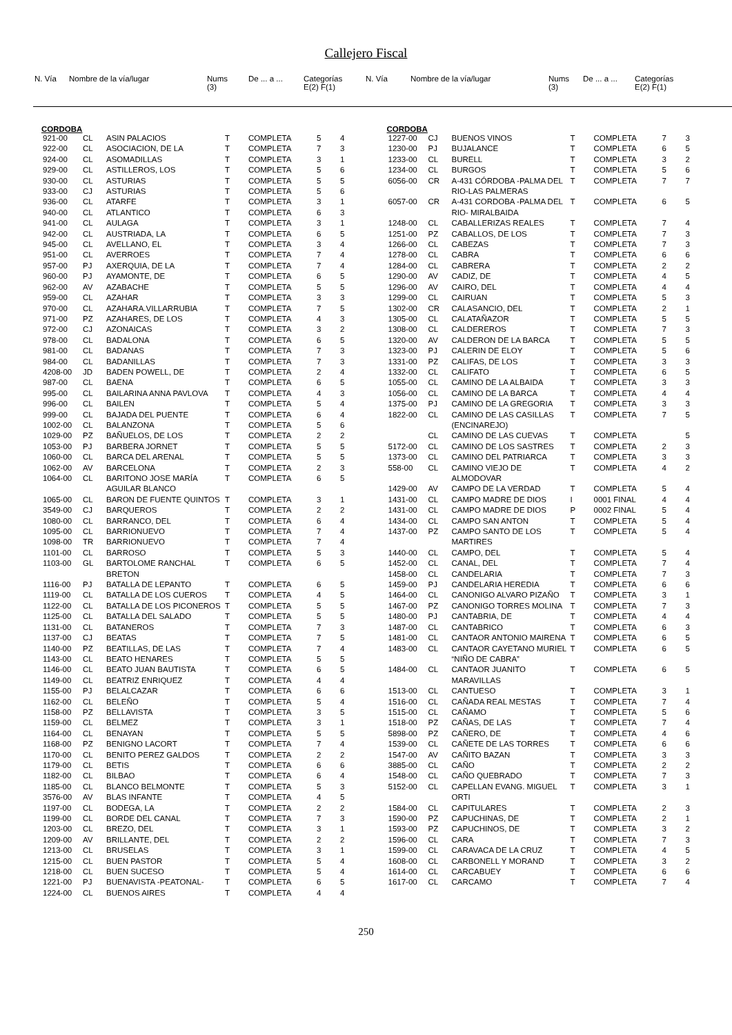Callejero Fiscal
| N. Vía | Nombre de la vía/lugar | Nums (3) | De ... a ... | Categorías E(2) F(1) |
| --- | --- | --- | --- | --- |
| N. Vía | Nombre de la vía/lugar | Nums (3) | De ... a ... | Categorías E(2) F(1) |
| --- | --- | --- | --- | --- |
CORDOBA
| 921-00 | CL | ASIN PALACIOS | T | COMPLETA | 5 | 4 |
| 922-00 | CL | ASOCIACION, DE LA | T | COMPLETA | 7 | 3 |
| 924-00 | CL | ASOMADILLAS | T | COMPLETA | 3 | 1 |
| 929-00 | CL | ASTILLEROS, LOS | T | COMPLETA | 5 | 6 |
| 930-00 | CL | ASTURIAS | T | COMPLETA | 5 | 5 |
| 933-00 | CJ | ASTURIAS | T | COMPLETA | 5 | 6 |
| 936-00 | CL | ATARFE | T | COMPLETA | 3 | 1 |
| 940-00 | CL | ATLANTICO | T | COMPLETA | 6 | 3 |
| 941-00 | CL | AULAGA | T | COMPLETA | 3 | 1 |
| 942-00 | CL | AUSTRIADA, LA | T | COMPLETA | 6 | 5 |
| 945-00 | CL | AVELLANO, EL | T | COMPLETA | 3 | 4 |
| 951-00 | CL | AVERROES | T | COMPLETA | 7 | 4 |
| 957-00 | PJ | AXERQUIA, DE LA | T | COMPLETA | 7 | 4 |
| 960-00 | PJ | AYAMONTE, DE | T | COMPLETA | 6 | 5 |
| 962-00 | AV | AZABACHE | T | COMPLETA | 5 | 5 |
| 959-00 | CL | AZAHAR | T | COMPLETA | 3 | 3 |
| 970-00 | CL | AZAHARA.VILLARRUBIA | T | COMPLETA | 7 | 5 |
| 971-00 | PZ | AZAHARES, DE LOS | T | COMPLETA | 4 | 3 |
| 972-00 | CJ | AZONAICAS | T | COMPLETA | 3 | 2 |
| 978-00 | CL | BADALONA | T | COMPLETA | 6 | 5 |
| 981-00 | CL | BADANAS | T | COMPLETA | 7 | 3 |
| 984-00 | CL | BADANILLAS | T | COMPLETA | 7 | 3 |
| 4208-00 | JD | BADEN POWELL, DE | T | COMPLETA | 2 | 4 |
| 987-00 | CL | BAENA | T | COMPLETA | 6 | 5 |
| 995-00 | CL | BAILARINA ANNA PAVLOVA | T | COMPLETA | 4 | 3 |
| 996-00 | CL | BAILEN | T | COMPLETA | 5 | 4 |
| 999-00 | CL | BAJADA DEL PUENTE | T | COMPLETA | 6 | 4 |
| 1002-00 | CL | BALANZONA | T | COMPLETA | 5 | 6 |
| 1029-00 | PZ | BAÑUELOS, DE LOS | T | COMPLETA | 2 | 2 |
| 1053-00 | PJ | BARBERA JORNET | T | COMPLETA | 5 | 5 |
| 1060-00 | CL | BARCA DEL ARENAL | T | COMPLETA | 5 | 5 |
| 1062-00 | AV | BARCELONA | T | COMPLETA | 2 | 3 |
| 1064-00 | CL | BARITONO JOSE MARÍA AGUILAR BLANCO | T | COMPLETA | 6 | 5 |
| 1065-00 | CL | BARON DE FUENTE QUINTOS | T | COMPLETA | 3 | 1 |
| 3549-00 | CJ | BARQUEROS | T | COMPLETA | 2 | 2 |
| 1080-00 | CL | BARRANCO, DEL | T | COMPLETA | 6 | 4 |
| 1095-00 | CL | BARRIONUEVO | T | COMPLETA | 7 | 4 |
| 1098-00 | TR | BARRIONUEVO | T | COMPLETA | 7 | 4 |
| 1101-00 | CL | BARROSO | T | COMPLETA | 5 | 3 |
| 1103-00 | GL | BARTOLOME RANCHAL BRETON | T | COMPLETA | 6 | 5 |
| 1116-00 | PJ | BATALLA DE LEPANTO | T | COMPLETA | 6 | 5 |
| 1119-00 | CL | BATALLA DE LOS CUEROS | T | COMPLETA | 4 | 5 |
| 1122-00 | CL | BATALLA DE LOS PICONEROS | T | COMPLETA | 5 | 5 |
| 1125-00 | CL | BATALLA DEL SALADO | T | COMPLETA | 5 | 5 |
| 1131-00 | CL | BATANEROS | T | COMPLETA | 7 | 3 |
| 1137-00 | CJ | BEATAS | T | COMPLETA | 7 | 5 |
| 1140-00 | PZ | BEATILLAS, DE LAS | T | COMPLETA | 7 | 4 |
| 1143-00 | CL | BEATO HENARES | T | COMPLETA | 5 | 5 |
| 1146-00 | CL | BEATO JUAN BAUTISTA | T | COMPLETA | 6 | 5 |
| 1149-00 | CL | BEATRIZ ENRIQUEZ | T | COMPLETA | 4 | 4 |
| 1155-00 | PJ | BELALCAZAR | T | COMPLETA | 6 | 6 |
| 1162-00 | CL | BELEÑO | T | COMPLETA | 5 | 4 |
| 1158-00 | PZ | BELLAVISTA | T | COMPLETA | 3 | 5 |
| 1159-00 | CL | BELMEZ | T | COMPLETA | 3 | 1 |
| 1164-00 | CL | BENAYAN | T | COMPLETA | 5 | 5 |
| 1168-00 | PZ | BENIGNO LACORT | T | COMPLETA | 7 | 4 |
| 1170-00 | CL | BENITO PEREZ GALDOS | T | COMPLETA | 2 | 2 |
| 1179-00 | CL | BETIS | T | COMPLETA | 6 | 6 |
| 1182-00 | CL | BILBAO | T | COMPLETA | 6 | 4 |
| 1185-00 | CL | BLANCO BELMONTE | T | COMPLETA | 5 | 3 |
| 3576-00 | AV | BLAS INFANTE | T | COMPLETA | 4 | 5 |
| 1197-00 | CL | BODEGA, LA | T | COMPLETA | 2 | 2 |
| 1199-00 | CL | BORDE DEL CANAL | T | COMPLETA | 7 | 3 |
| 1203-00 | CL | BREZO, DEL | T | COMPLETA | 3 | 1 |
| 1209-00 | AV | BRILLANTE, DEL | T | COMPLETA | 2 | 2 |
| 1213-00 | CL | BRUSELAS | T | COMPLETA | 3 | 1 |
| 1215-00 | CL | BUEN PASTOR | T | COMPLETA | 5 | 4 |
| 1218-00 | CL | BUEN SUCESO | T | COMPLETA | 5 | 4 |
| 1221-00 | PJ | BUENAVISTA -PEATONAL- | T | COMPLETA | 6 | 5 |
| 1224-00 | CL | BUENOS AIRES | T | COMPLETA | 4 | 4 |
CORDOBA
| 1227-00 | CJ | BUENOS VINOS | T | COMPLETA | 7 | 3 |
| 1230-00 | PJ | BUJALANCE | T | COMPLETA | 6 | 5 |
| 1233-00 | CL | BURELL | T | COMPLETA | 3 | 2 |
| 1234-00 | CL | BURGOS | T | COMPLETA | 5 | 6 |
| 6056-00 | CR | A-431 CÓRDOBA -PALMA DEL RIO-LAS PALMERAS | T | COMPLETA | 7 | 7 |
| 6057-00 | CR | A-431 CORDOBA -PALMA DEL RIO- MIRALBAIDA | T | COMPLETA | 6 | 5 |
| 1248-00 | CL | CABALLERIZAS REALES | T | COMPLETA | 7 | 4 |
| 1251-00 | PZ | CABALLOS, DE LOS | T | COMPLETA | 7 | 3 |
| 1266-00 | CL | CABEZAS | T | COMPLETA | 7 | 3 |
| 1278-00 | CL | CABRA | T | COMPLETA | 6 | 6 |
| 1284-00 | CL | CABRERA | T | COMPLETA | 2 | 2 |
| 1290-00 | AV | CADIZ, DE | T | COMPLETA | 4 | 5 |
| 1296-00 | AV | CAIRO, DEL | T | COMPLETA | 4 | 4 |
| 1299-00 | CL | CAIRUAN | T | COMPLETA | 5 | 3 |
| 1302-00 | CR | CALASANCIO, DEL | T | COMPLETA | 2 | 1 |
| 1305-00 | CL | CALATAÑAZOR | T | COMPLETA | 5 | 5 |
| 1308-00 | CL | CALDEREROS | T | COMPLETA | 7 | 3 |
| 1320-00 | AV | CALDERON DE LA BARCA | T | COMPLETA | 5 | 5 |
| 1323-00 | PJ | CALERIN DE ELOY | T | COMPLETA | 5 | 6 |
| 1331-00 | PZ | CALIFAS, DE LOS | T | COMPLETA | 3 | 3 |
| 1332-00 | CL | CALIFATO | T | COMPLETA | 6 | 5 |
| 1055-00 | CL | CAMINO DE LA ALBAIDA | T | COMPLETA | 3 | 3 |
| 1056-00 | CL | CAMINO DE LA BARCA | T | COMPLETA | 4 | 4 |
| 1375-00 | PJ | CAMINO DE LA GREGORIA | T | COMPLETA | 3 | 3 |
| 1822-00 | CL | CAMINO DE LAS CASILLAS (ENCINAREJO) | T | COMPLETA | 7 | 5 |
| | CL | CAMINO DE LAS CUEVAS | T | COMPLETA | | 5 |
| 5172-00 | CL | CAMINO DE LOS SASTRES | T | COMPLETA | 2 | 3 |
| 1373-00 | CL | CAMINO DEL PATRIARCA | T | COMPLETA | 3 | 3 |
| 558-00 | CL | CAMINO VIEJO DE ALMODOVAR | T | COMPLETA | 4 | 2 |
| 1429-00 | AV | CAMPO DE LA VERDAD | T | COMPLETA | 5 | 4 |
| 1431-00 | CL | CAMPO MADRE DE DIOS | I | 0001 FINAL | 4 | 4 |
| 1431-00 | CL | CAMPO MADRE DE DIOS | P | 0002 FINAL | 5 | 4 |
| 1434-00 | CL | CAMPO SAN ANTON | T | COMPLETA | 5 | 4 |
| 1437-00 | PZ | CAMPO SANTO DE LOS MARTIRES | T | COMPLETA | 5 | 4 |
| 1440-00 | CL | CAMPO, DEL | T | COMPLETA | 5 | 4 |
| 1452-00 | CL | CANAL, DEL | T | COMPLETA | 7 | 4 |
| 1458-00 | CL | CANDELARIA | T | COMPLETA | 7 | 3 |
| 1459-00 | PJ | CANDELARIA HEREDIA | T | COMPLETA | 6 | 6 |
| 1464-00 | CL | CANONIGO ALVARO PIZAÑO | T | COMPLETA | 3 | 1 |
| 1467-00 | PZ | CANONIGO TORRES MOLINA | T | COMPLETA | 7 | 3 |
| 1480-00 | PJ | CANTABRIA, DE | T | COMPLETA | 4 | 4 |
| 1487-00 | CL | CANTABRICO | T | COMPLETA | 6 | 3 |
| 1481-00 | CL | CANTAOR ANTONIO MAIRENA | T | COMPLETA | 6 | 5 |
| 1483-00 | CL | CANTAOR CAYETANO MURIEL “NIÑO DE CABRA” | T | COMPLETA | 6 | 5 |
| 1484-00 | CL | CANTAOR JUANITO MARAVILLAS | T | COMPLETA | 6 | 5 |
| 1513-00 | CL | CANTUESO | T | COMPLETA | 3 | 1 |
| 1516-00 | CL | CAÑADA REAL MESTAS | T | COMPLETA | 7 | 4 |
| 1515-00 | CL | CAÑAMO | T | COMPLETA | 5 | 6 |
| 1518-00 | PZ | CAÑAS, DE LAS | T | COMPLETA | 7 | 4 |
| 5898-00 | PZ | CAÑERO, DE | T | COMPLETA | 4 | 6 |
| 1539-00 | CL | CAÑETE DE LAS TORRES | T | COMPLETA | 6 | 6 |
| 1547-00 | AV | CAÑITO BAZAN | T | COMPLETA | 3 | 3 |
| 3885-00 | CL | CAÑO | T | COMPLETA | 2 | 2 |
| 1548-00 | CL | CAÑO QUEBRADO | T | COMPLETA | 7 | 3 |
| 5152-00 | CL | CAPELLAN EVANG. MIGUEL ORTI | T | COMPLETA | 3 | 1 |
| 1584-00 | CL | CAPITULARES | T | COMPLETA | 2 | 3 |
| 1590-00 | PZ | CAPUCHINAS, DE | T | COMPLETA | 2 | 1 |
| 1593-00 | PZ | CAPUCHINOS, DE | T | COMPLETA | 3 | 2 |
| 1596-00 | CL | CARA | T | COMPLETA | 7 | 3 |
| 1599-00 | CL | CARAVACA DE LA CRUZ | T | COMPLETA | 4 | 5 |
| 1608-00 | CL | CARBONELL Y MORAND | T | COMPLETA | 3 | 2 |
| 1614-00 | CL | CARCABUEY | T | COMPLETA | 6 | 6 |
| 1617-00 | CL | CARCAMO | T | COMPLETA | 7 | 4 |
250